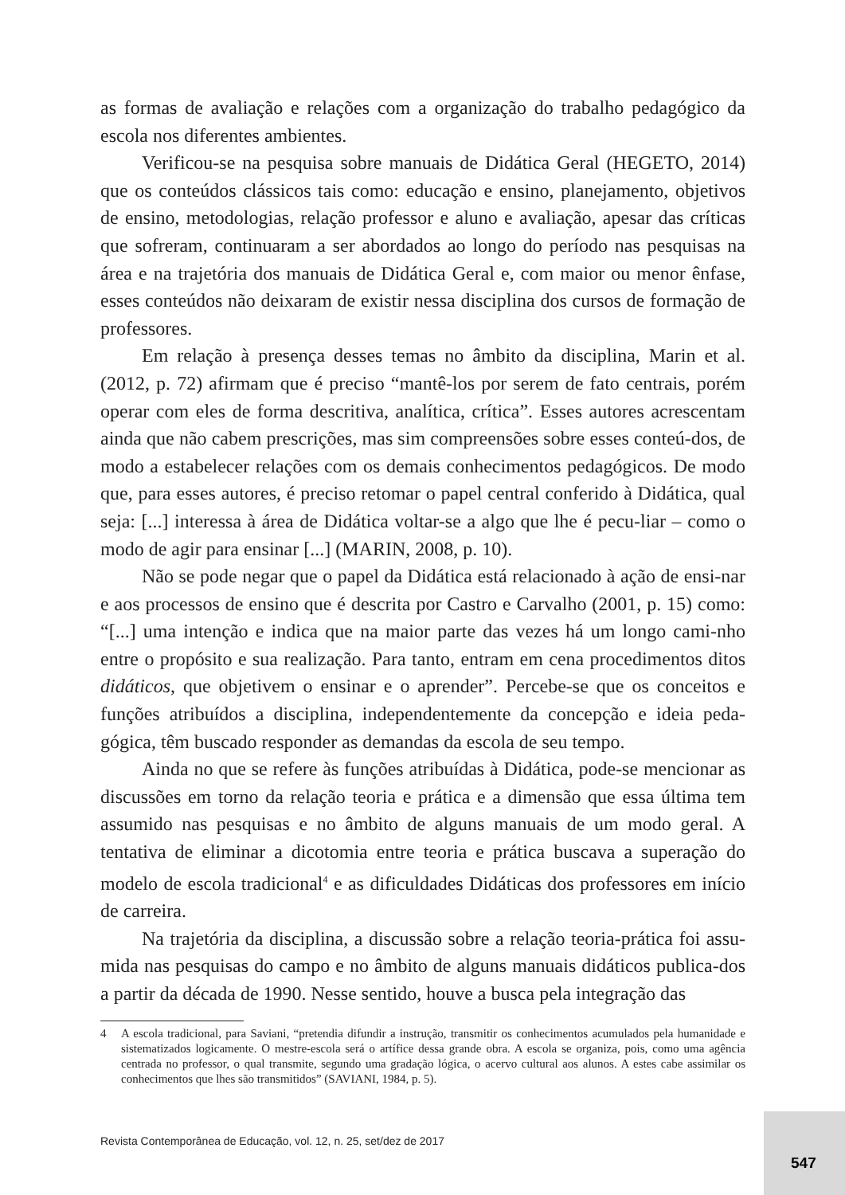as formas de avaliação e relações com a organização do trabalho pedagógico da escola nos diferentes ambientes.
Verificou-se na pesquisa sobre manuais de Didática Geral (HEGETO, 2014) que os conteúdos clássicos tais como: educação e ensino, planejamento, objetivos de ensino, metodologias, relação professor e aluno e avaliação, apesar das críticas que sofreram, continuaram a ser abordados ao longo do período nas pesquisas na área e na trajetória dos manuais de Didática Geral e, com maior ou menor ênfase, esses conteúdos não deixaram de existir nessa disciplina dos cursos de formação de professores.
Em relação à presença desses temas no âmbito da disciplina, Marin et al. (2012, p. 72) afirmam que é preciso “mantê-los por serem de fato centrais, porém operar com eles de forma descritiva, analítica, crítica”. Esses autores acrescentam ainda que não cabem prescrições, mas sim compreensões sobre esses conteú-dos, de modo a estabelecer relações com os demais conhecimentos pedagógicos. De modo que, para esses autores, é preciso retomar o papel central conferido à Didática, qual seja: [...] interessa à área de Didática voltar-se a algo que lhe é pecu-liar – como o modo de agir para ensinar [...] (MARIN, 2008, p. 10).
Não se pode negar que o papel da Didática está relacionado à ação de ensi-nar e aos processos de ensino que é descrita por Castro e Carvalho (2001, p. 15) como: “[...] uma intenção e indica que na maior parte das vezes há um longo cami-nho entre o propósito e sua realização. Para tanto, entram em cena procedimentos ditos didáticos, que objetivem o ensinar e o aprender”. Percebe-se que os conceitos e funções atribuídos a disciplina, independentemente da concepção e ideia peda-gógica, têm buscado responder as demandas da escola de seu tempo.
Ainda no que se refere às funções atribuídas à Didática, pode-se mencionar as discussões em torno da relação teoria e prática e a dimensão que essa última tem assumido nas pesquisas e no âmbito de alguns manuais de um modo geral. A tentativa de eliminar a dicotomia entre teoria e prática buscava a superação do modelo de escola tradicional<sup>4</sup> e as dificuldades Didáticas dos professores em início de carreira.
Na trajetória da disciplina, a discussão sobre a relação teoria-prática foi assu-mida nas pesquisas do campo e no âmbito de alguns manuais didáticos publica-dos a partir da década de 1990. Nesse sentido, houve a busca pela integração das
4 A escola tradicional, para Saviani, “pretendia difundir a instrução, transmitir os conhecimentos acumulados pela humanidade e sistematizados logicamente. O mestre-escola será o artífice dessa grande obra. A escola se organiza, pois, como uma agência centrada no professor, o qual transmite, segundo uma gradação lógica, o acervo cultural aos alunos. A estes cabe assimilar os conhecimentos que lhes são transmitidos” (SAVIANI, 1984, p. 5).
Revista Contemporânea de Educação, vol. 12, n. 25, set/dez de 2017
547